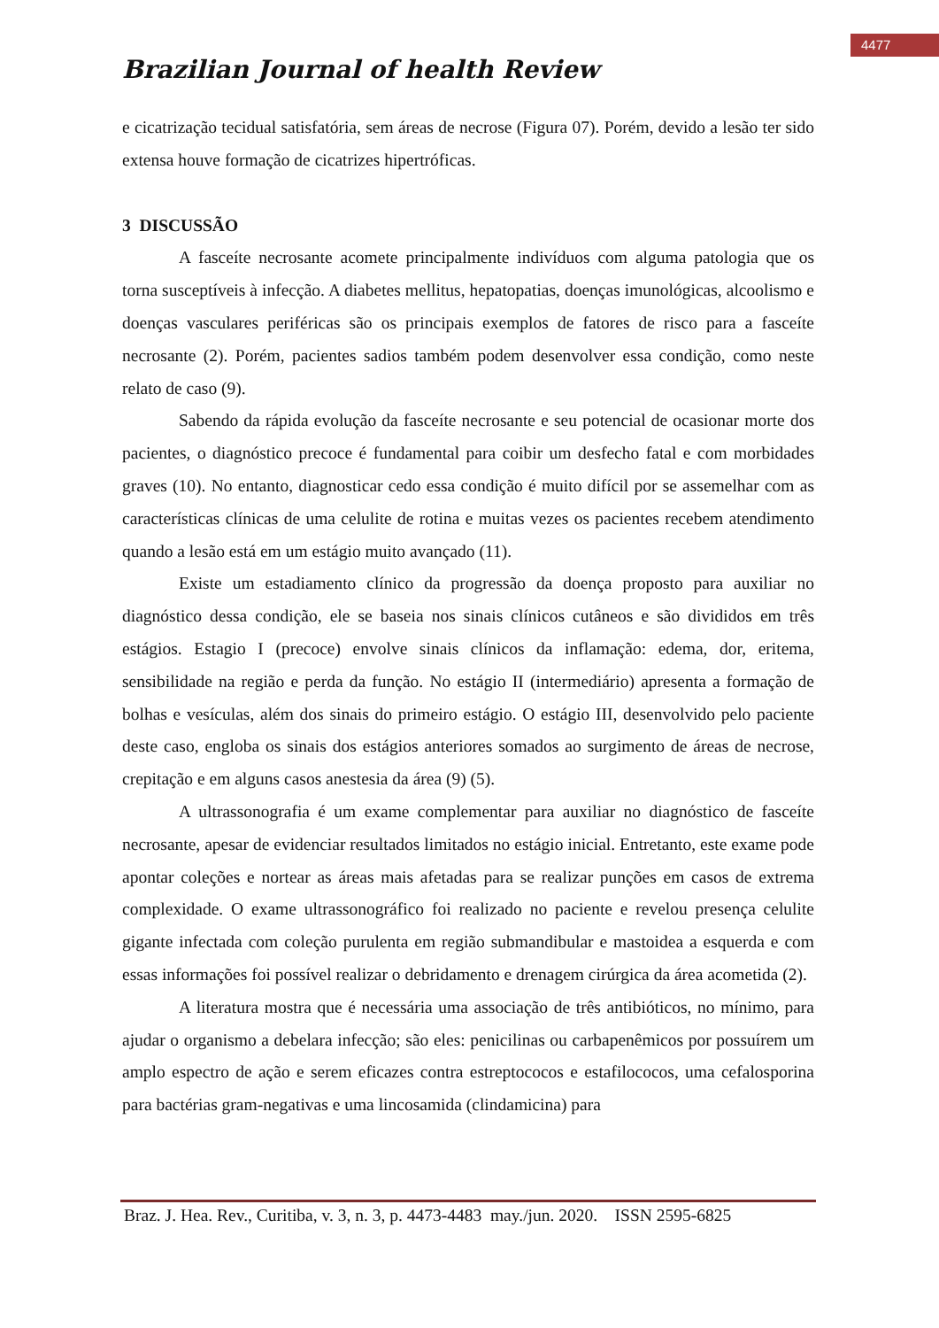4477
Brazilian Journal of health Review
e cicatrização tecidual satisfatória, sem áreas de necrose (Figura 07). Porém, devido a lesão ter sido extensa houve formação de cicatrizes hipertróficas.
3 DISCUSSÃO
A fasceíte necrosante acomete principalmente indivíduos com alguma patologia que os torna susceptíveis à infecção. A diabetes mellitus, hepatopatias, doenças imunológicas, alcoolismo e doenças vasculares periféricas são os principais exemplos de fatores de risco para a fasceíte necrosante (2). Porém, pacientes sadios também podem desenvolver essa condição, como neste relato de caso (9).
Sabendo da rápida evolução da fasceíte necrosante e seu potencial de ocasionar morte dos pacientes, o diagnóstico precoce é fundamental para coibir um desfecho fatal e com morbidades graves (10). No entanto, diagnosticar cedo essa condição é muito difícil por se assemelhar com as características clínicas de uma celulite de rotina e muitas vezes os pacientes recebem atendimento quando a lesão está em um estágio muito avançado (11).
Existe um estadiamento clínico da progressão da doença proposto para auxiliar no diagnóstico dessa condição, ele se baseia nos sinais clínicos cutâneos e são divididos em três estágios. Estagio I (precoce) envolve sinais clínicos da inflamação: edema, dor, eritema, sensibilidade na região e perda da função. No estágio II (intermediário) apresenta a formação de bolhas e vesículas, além dos sinais do primeiro estágio. O estágio III, desenvolvido pelo paciente deste caso, engloba os sinais dos estágios anteriores somados ao surgimento de áreas de necrose, crepitação e em alguns casos anestesia da área (9) (5).
A ultrassonografia é um exame complementar para auxiliar no diagnóstico de fasceíte necrosante, apesar de evidenciar resultados limitados no estágio inicial. Entretanto, este exame pode apontar coleções e nortear as áreas mais afetadas para se realizar punções em casos de extrema complexidade. O exame ultrassonográfico foi realizado no paciente e revelou presença celulite gigante infectada com coleção purulenta em região submandibular e mastoidea a esquerda e com essas informações foi possível realizar o debridamento e drenagem cirúrgica da área acometida (2).
A literatura mostra que é necessária uma associação de três antibióticos, no mínimo, para ajudar o organismo a debelara infecção; são eles: penicilinas ou carbapenêmicos por possuírem um amplo espectro de ação e serem eficazes contra estreptococos e estafilococos, uma cefalosporina para bactérias gram-negativas e uma lincosamida (clindamicina) para
Braz. J. Hea. Rev., Curitiba, v. 3, n. 3, p. 4473-4483 may./jun. 2020. ISSN 2595-6825